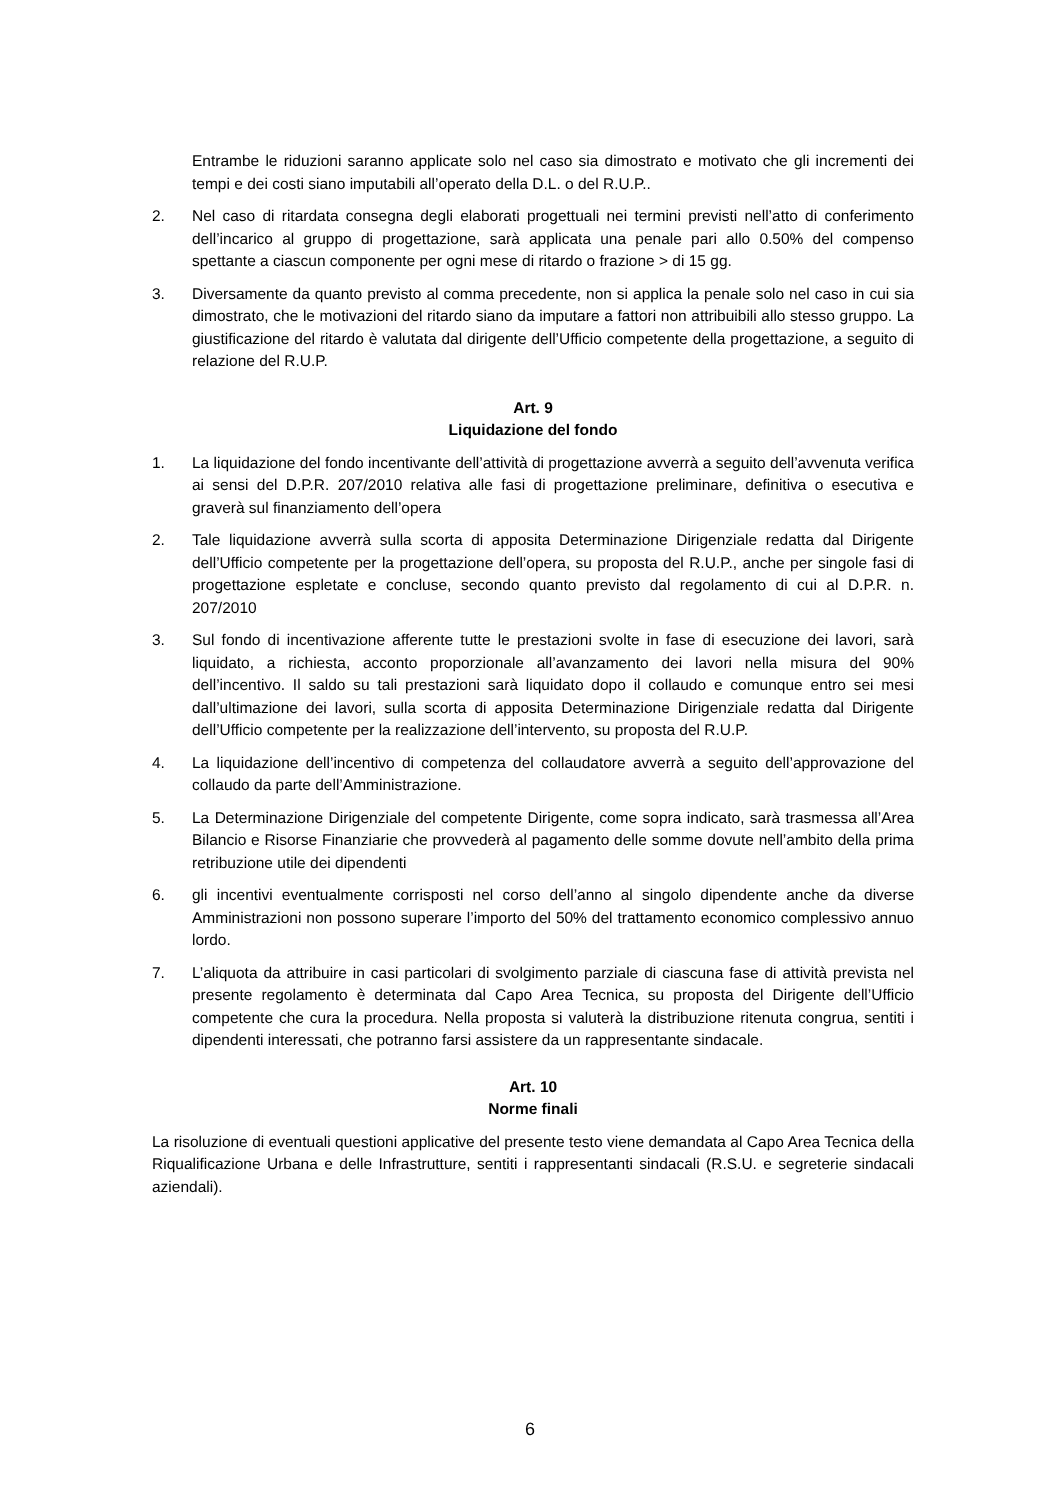Entrambe le riduzioni saranno applicate solo nel caso sia dimostrato e motivato che gli incrementi dei tempi e dei costi siano imputabili all’operato della D.L. o del R.U.P..
2. Nel caso di ritardata consegna degli elaborati progettuali nei termini previsti nell’atto di conferimento dell’incarico al gruppo di progettazione, sarà applicata una penale pari allo 0.50% del compenso spettante a ciascun componente per ogni mese di ritardo o frazione > di 15 gg.
3. Diversamente da quanto previsto al comma precedente, non si applica la penale solo nel caso in cui sia dimostrato, che le motivazioni del ritardo siano da imputare a fattori non attribuibili allo stesso gruppo. La giustificazione del ritardo è valutata dal dirigente dell’Ufficio competente della progettazione, a seguito di relazione del R.U.P.
Art. 9
Liquidazione del fondo
1. La liquidazione del fondo incentivante dell’attività di progettazione avverrà a seguito dell’avvenuta verifica ai sensi del D.P.R. 207/2010 relativa alle fasi di progettazione preliminare, definitiva o esecutiva e graverà sul finanziamento dell’opera
2. Tale liquidazione avverrà sulla scorta di apposita Determinazione Dirigenziale redatta dal Dirigente dell’Ufficio competente per la progettazione dell’opera, su proposta del R.U.P., anche per singole fasi di progettazione espletate e concluse, secondo quanto previsto dal regolamento di cui al D.P.R. n. 207/2010
3. Sul fondo di incentivazione afferente tutte le prestazioni svolte in fase di esecuzione dei lavori, sarà liquidato, a richiesta, acconto proporzionale all’avanzamento dei lavori nella misura del 90% dell’incentivo. Il saldo su tali prestazioni sarà liquidato dopo il collaudo e comunque entro sei mesi dall’ultimazione dei lavori, sulla scorta di apposita Determinazione Dirigenziale redatta dal Dirigente dell’Ufficio competente per la realizzazione dell’intervento, su proposta del R.U.P.
4. La liquidazione dell’incentivo di competenza del collaudatore avverrà a seguito dell’approvazione del collaudo da parte dell’Amministrazione.
5. La Determinazione Dirigenziale del competente Dirigente, come sopra indicato, sarà trasmessa all’Area Bilancio e Risorse Finanziarie che provvederà al pagamento delle somme dovute nell’ambito della prima retribuzione utile dei dipendenti
6. gli incentivi eventualmente corrisposti nel corso dell’anno al singolo dipendente anche da diverse Amministrazioni non possono superare l’importo del 50% del trattamento economico complessivo annuo lordo.
7. L’aliquota da attribuire in casi particolari di svolgimento parziale di ciascuna fase di attività prevista nel presente regolamento è determinata dal Capo Area Tecnica, su proposta del Dirigente dell’Ufficio competente che cura la procedura. Nella proposta si valuterà la distribuzione ritenuta congrua, sentiti i dipendenti interessati, che potranno farsi assistere da un rappresentante sindacale.
Art. 10
Norme finali
La risoluzione di eventuali questioni applicative del presente testo viene demandata al Capo Area Tecnica della Riqualificazione Urbana e delle Infrastrutture, sentiti i rappresentanti sindacali (R.S.U. e segreterie sindacali aziendali).
6